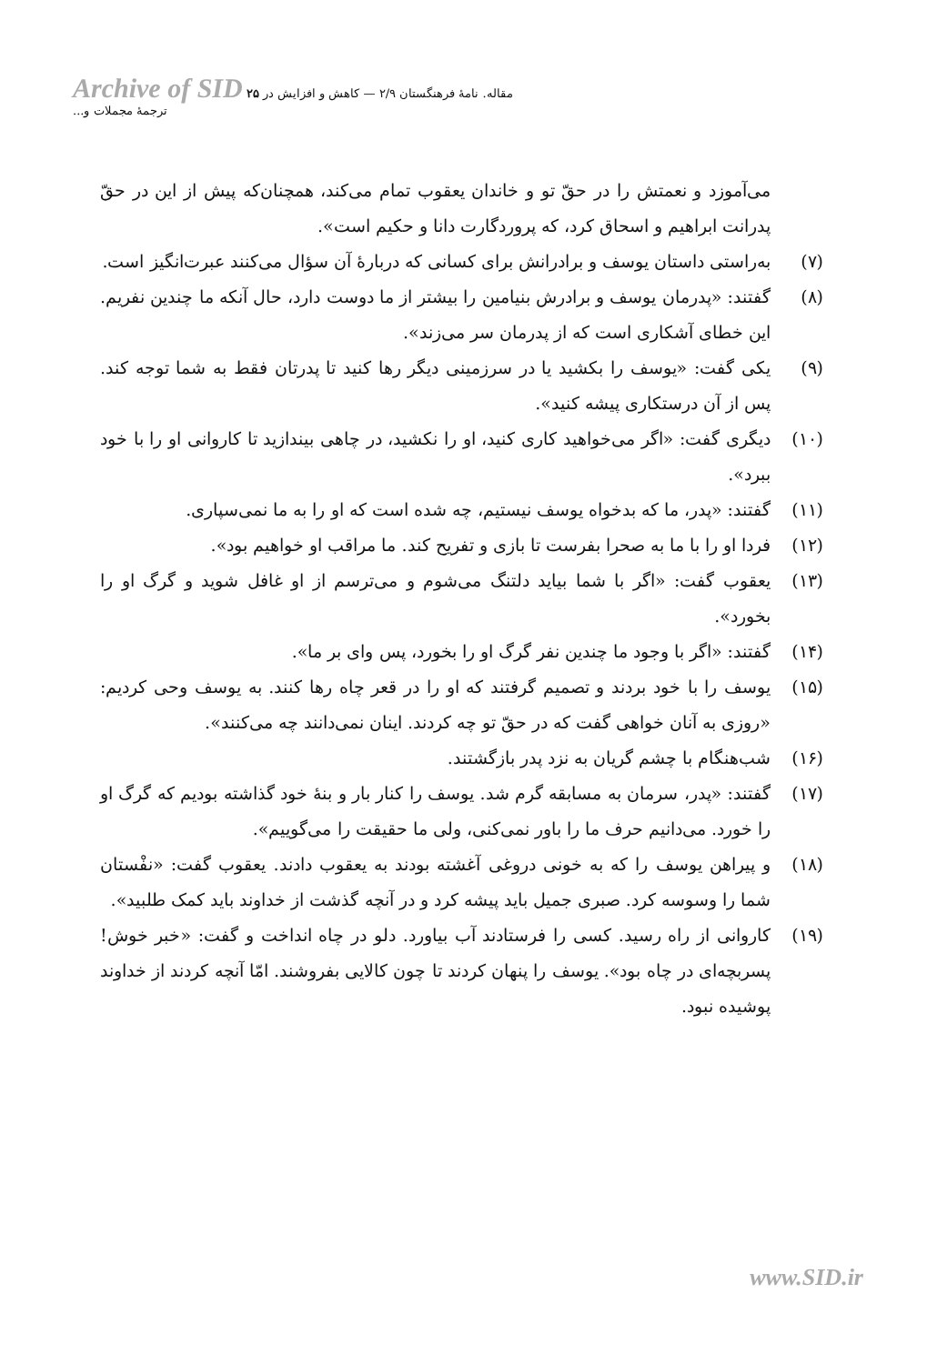Archive of SID ۲۵ مقاله. نامهٔ فرهنگستان ۲/۹ — کاهش و افزایش در ترجمهٔ مجملات و...
می‌آموزد و نعمتش را در حقّ تو و خاندان یعقوب تمام می‌کند، همچنان‌که پیش از این در حقّ پدرانت ابراهیم و اسحاق کرد، که پروردگارت دانا و حکیم است».
(۷) به‌راستی داستان یوسف و برادرانش برای کسانی که دربارهٔ آن سؤال می‌کنند عبرت‌انگیز است.
(۸) گفتند: «پدرمان یوسف و برادرش بنیامین را بیشتر از ما دوست دارد، حال آنکه ما چندین نفریم. این خطای آشکاری است که از پدرمان سر می‌زند».
(۹) یکی گفت: «یوسف را بکشید یا در سرزمینی دیگر رها کنید تا پدرتان فقط به شما توجه کند. پس از آن درستکاری پیشه کنید».
(۱۰) دیگری گفت: «اگر می‌خواهید کاری کنید، او را نکشید، در چاهی بیندازید تا کاروانی او را با خود ببرد».
(۱۱) گفتند: «پدر، ما که بدخواه یوسف نیستیم، چه شده است که او را به ما نمی‌سپاری.
(۱۲) فردا او را با ما به صحرا بفرست تا بازی و تفریح کند. ما مراقب او خواهیم بود».
(۱۳) یعقوب گفت: «اگر با شما بیاید دلتنگ می‌شوم و می‌ترسم از او غافل شوید و گرگ او را بخورد».
(۱۴) گفتند: «اگر با وجود ما چندین نفر گرگ او را بخورد، پس وای بر ما».
(۱۵) یوسف را با خود بردند و تصمیم گرفتند که او را در قعر چاه رها کنند. به یوسف وحی کردیم: «روزی به آنان خواهی گفت که در حقّ تو چه کردند. اینان نمی‌دانند چه می‌کنند».
(۱۶) شب‌هنگام با چشم گریان به نزد پدر بازگشتند.
(۱۷) گفتند: «پدر، سرمان به مسابقه گرم شد. یوسف را کنار بار و بنهٔ خود گذاشته بودیم که گرگ او را خورد. می‌دانیم حرف ما را باور نمی‌کنی، ولی ما حقیقت را می‌گوییم».
(۱۸) و پیراهن یوسف را که به خونی دروغی آغشته بودند به یعقوب دادند. یعقوب گفت: «نفْستان شما را وسوسه کرد. صبری جمیل باید پیشه کرد و در آنچه گذشت از خداوند باید کمک طلبید».
(۱۹) کاروانی از راه رسید. کسی را فرستادند آب بیاورد. دلو در چاه انداخت و گفت: «خبر خوش! پسربچه‌ای در چاه بود». یوسف را پنهان کردند تا چون کالایی بفروشند. امّا آنچه کردند از خداوند پوشیده نبود.
www.SID.ir